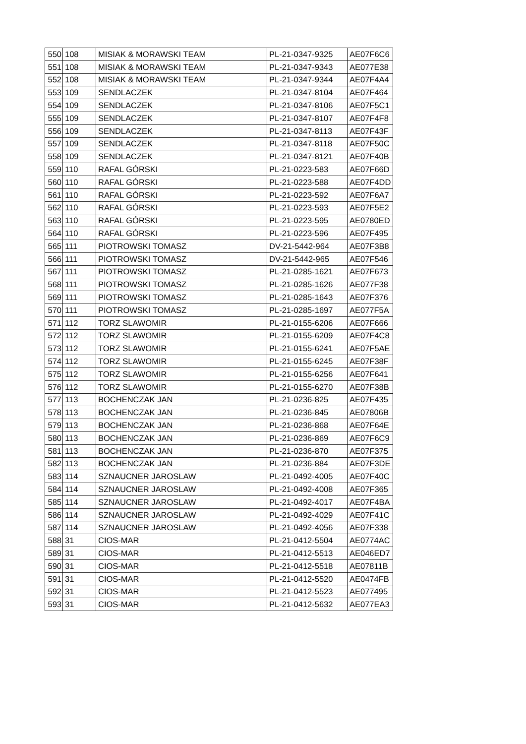| 550 | 108 | MISIAK & MORAWSKI TEAM | PL-21-0347-9325 | AE07F6C6 |
| 551 | 108 | MISIAK & MORAWSKI TEAM | PL-21-0347-9343 | AE077E38 |
| 552 | 108 | MISIAK & MORAWSKI TEAM | PL-21-0347-9344 | AE07F4A4 |
| 553 | 109 | SENDLACZEK | PL-21-0347-8104 | AE07F464 |
| 554 | 109 | SENDLACZEK | PL-21-0347-8106 | AE07F5C1 |
| 555 | 109 | SENDLACZEK | PL-21-0347-8107 | AE07F4F8 |
| 556 | 109 | SENDLACZEK | PL-21-0347-8113 | AE07F43F |
| 557 | 109 | SENDLACZEK | PL-21-0347-8118 | AE07F50C |
| 558 | 109 | SENDLACZEK | PL-21-0347-8121 | AE07F40B |
| 559 | 110 | RAFAL GÓRSKI | PL-21-0223-583 | AE07F66D |
| 560 | 110 | RAFAL GÓRSKI | PL-21-0223-588 | AE07F4DD |
| 561 | 110 | RAFAL GÓRSKI | PL-21-0223-592 | AE07F6A7 |
| 562 | 110 | RAFAL GÓRSKI | PL-21-0223-593 | AE07F5E2 |
| 563 | 110 | RAFAL GÓRSKI | PL-21-0223-595 | AE0780ED |
| 564 | 110 | RAFAL GÓRSKI | PL-21-0223-596 | AE07F495 |
| 565 | 111 | PIOTROWSKI TOMASZ | DV-21-5442-964 | AE07F3B8 |
| 566 | 111 | PIOTROWSKI TOMASZ | DV-21-5442-965 | AE07F546 |
| 567 | 111 | PIOTROWSKI TOMASZ | PL-21-0285-1621 | AE07F673 |
| 568 | 111 | PIOTROWSKI TOMASZ | PL-21-0285-1626 | AE077F38 |
| 569 | 111 | PIOTROWSKI TOMASZ | PL-21-0285-1643 | AE07F376 |
| 570 | 111 | PIOTROWSKI TOMASZ | PL-21-0285-1697 | AE077F5A |
| 571 | 112 | TORZ SLAWOMIR | PL-21-0155-6206 | AE07F666 |
| 572 | 112 | TORZ SLAWOMIR | PL-21-0155-6209 | AE07F4C8 |
| 573 | 112 | TORZ SLAWOMIR | PL-21-0155-6241 | AE07F5AE |
| 574 | 112 | TORZ SLAWOMIR | PL-21-0155-6245 | AE07F38F |
| 575 | 112 | TORZ SLAWOMIR | PL-21-0155-6256 | AE07F641 |
| 576 | 112 | TORZ SLAWOMIR | PL-21-0155-6270 | AE07F38B |
| 577 | 113 | BOCHENCZAK JAN | PL-21-0236-825 | AE07F435 |
| 578 | 113 | BOCHENCZAK JAN | PL-21-0236-845 | AE07806B |
| 579 | 113 | BOCHENCZAK JAN | PL-21-0236-868 | AE07F64E |
| 580 | 113 | BOCHENCZAK JAN | PL-21-0236-869 | AE07F6C9 |
| 581 | 113 | BOCHENCZAK JAN | PL-21-0236-870 | AE07F375 |
| 582 | 113 | BOCHENCZAK JAN | PL-21-0236-884 | AE07F3DE |
| 583 | 114 | SZNAUCNER JAROSLAW | PL-21-0492-4005 | AE07F40C |
| 584 | 114 | SZNAUCNER JAROSLAW | PL-21-0492-4008 | AE07F365 |
| 585 | 114 | SZNAUCNER JAROSLAW | PL-21-0492-4017 | AE07F4BA |
| 586 | 114 | SZNAUCNER JAROSLAW | PL-21-0492-4029 | AE07F41C |
| 587 | 114 | SZNAUCNER JAROSLAW | PL-21-0492-4056 | AE07F338 |
| 588 | 31 | CIOS-MAR | PL-21-0412-5504 | AE0774AC |
| 589 | 31 | CIOS-MAR | PL-21-0412-5513 | AE046ED7 |
| 590 | 31 | CIOS-MAR | PL-21-0412-5518 | AE07811B |
| 591 | 31 | CIOS-MAR | PL-21-0412-5520 | AE0474FB |
| 592 | 31 | CIOS-MAR | PL-21-0412-5523 | AE077495 |
| 593 | 31 | CIOS-MAR | PL-21-0412-5632 | AE077EA3 |